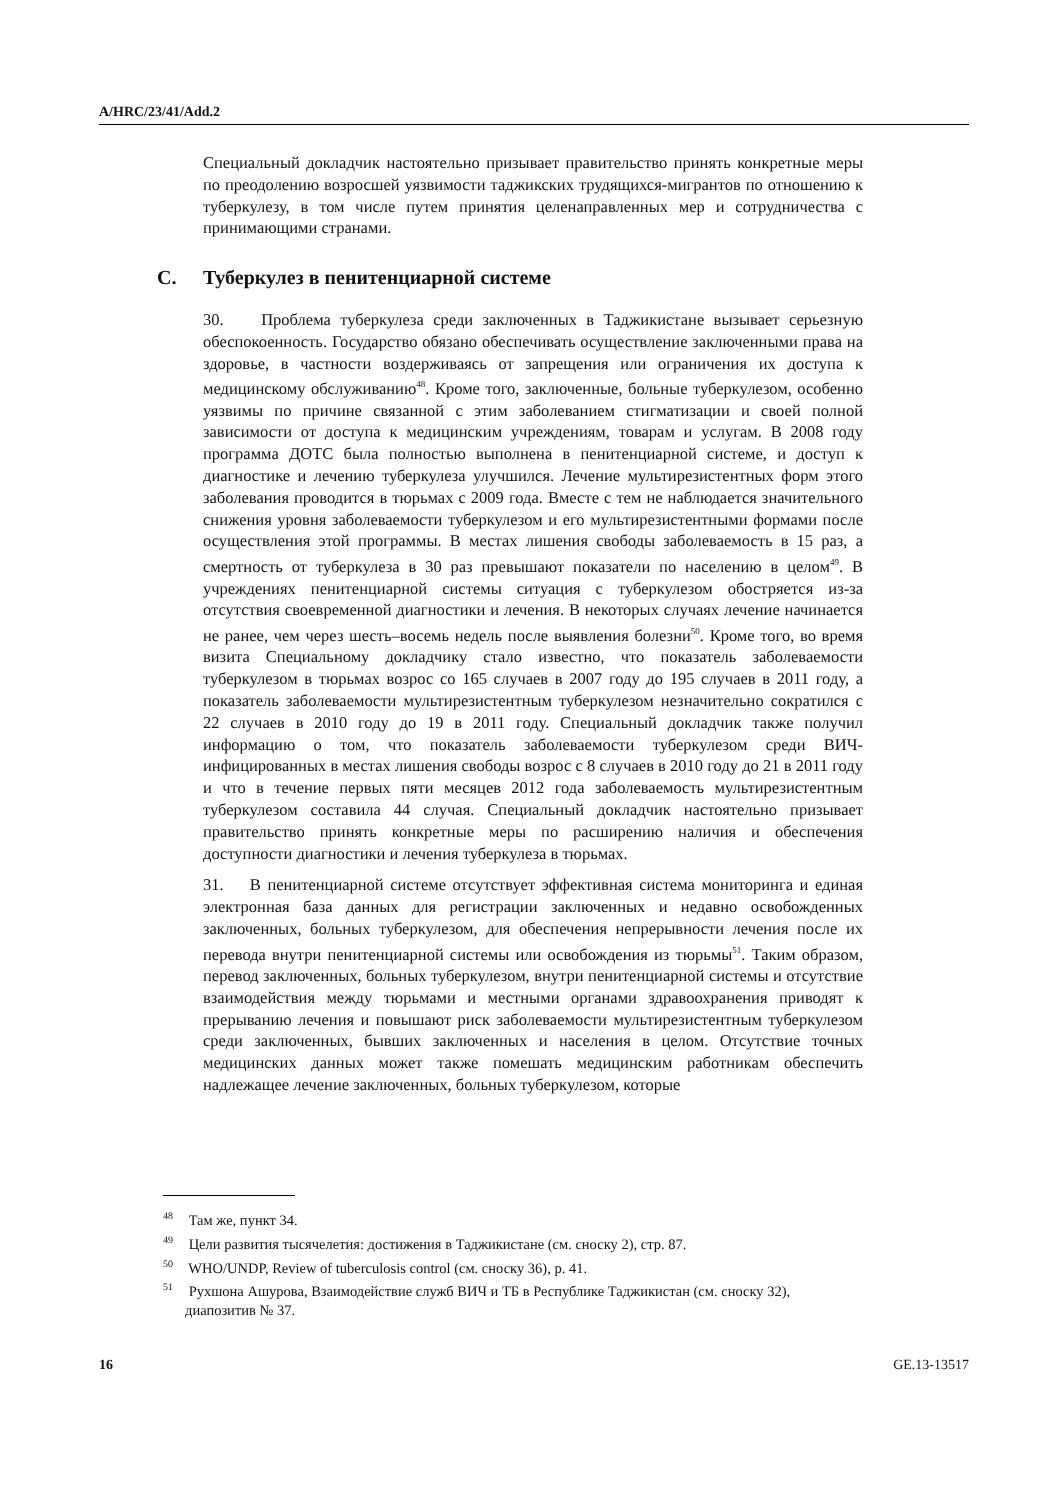A/HRC/23/41/Add.2
Специальный докладчик настоятельно призывает правительство принять конкретные меры по преодолению возросшей уязвимости таджикских трудящихся-мигрантов по отношению к туберкулезу, в том числе путем принятия целенаправленных мер и сотрудничества с принимающими странами.
C. Туберкулез в пенитенциарной системе
30. Проблема туберкулеза среди заключенных в Таджикистане вызывает серьезную обеспокоенность. Государство обязано обеспечивать осуществление заключенными права на здоровье, в частности воздерживаясь от запрещения или ограничения их доступа к медицинскому обслуживанию<sup>48</sup>. Кроме того, заключенные, больные туберкулезом, особенно уязвимы по причине связанной с этим заболеванием стигматизации и своей полной зависимости от доступа к медицинским учреждениям, товарам и услугам. В 2008 году программа ДОТС была полностью выполнена в пенитенциарной системе, и доступ к диагностике и лечению туберкулеза улучшился. Лечение мультирезистентных форм этого заболевания проводится в тюрьмах с 2009 года. Вместе с тем не наблюдается значительного снижения уровня заболеваемости туберкулезом и его мультирезистентными формами после осуществления этой программы. В местах лишения свободы заболеваемость в 15 раз, а смертность от туберкулеза в 30 раз превышают показатели по населению в целом<sup>49</sup>. В учреждениях пенитенциарной системы ситуация с туберкулезом обостряется из-за отсутствия своевременной диагностики и лечения. В некоторых случаях лечение начинается не ранее, чем через шесть–восемь недель после выявления болезни<sup>50</sup>. Кроме того, во время визита Специальному докладчику стало известно, что показатель заболеваемости туберкулезом в тюрьмах возрос со 165 случаев в 2007 году до 195 случаев в 2011 году, а показатель заболеваемости мультирезистентным туберкулезом незначительно сократился с 22 случаев в 2010 году до 19 в 2011 году. Специальный докладчик также получил информацию о том, что показатель заболеваемости туберкулезом среди ВИЧ-инфицированных в местах лишения свободы возрос с 8 случаев в 2010 году до 21 в 2011 году и что в течение первых пяти месяцев 2012 года заболеваемость мультирезистентным туберкулезом составила 44 случая. Специальный докладчик настоятельно призывает правительство принять конкретные меры по расширению наличия и обеспечения доступности диагностики и лечения туберкулеза в тюрьмах.
31. В пенитенциарной системе отсутствует эффективная система мониторинга и единая электронная база данных для регистрации заключенных и недавно освобожденных заключенных, больных туберкулезом, для обеспечения непрерывности лечения после их перевода внутри пенитенциарной системы или освобождения из тюрьмы<sup>51</sup>. Таким образом, перевод заключенных, больных туберкулезом, внутри пенитенциарной системы и отсутствие взаимодействия между тюрьмами и местными органами здравоохранения приводят к прерыванию лечения и повышают риск заболеваемости мультирезистентным туберкулезом среди заключенных, бывших заключенных и населения в целом. Отсутствие точных медицинских данных может также помешать медицинским работникам обеспечить надлежащее лечение заключенных, больных туберкулезом, которые
<sup>48</sup> Там же, пункт 34.
<sup>49</sup> Цели развития тысячелетия: достижения в Таджикистане (см. сноску 2), стр. 87.
<sup>50</sup> WHO/UNDP, Review of tuberculosis control (см. сноску 36), p. 41.
<sup>51</sup> Рухшона Ашурова, Взаимодействие служб ВИЧ и ТБ в Республике Таджикистан (см. сноску 32), диапозитив № 37.
16 GE.13-13517